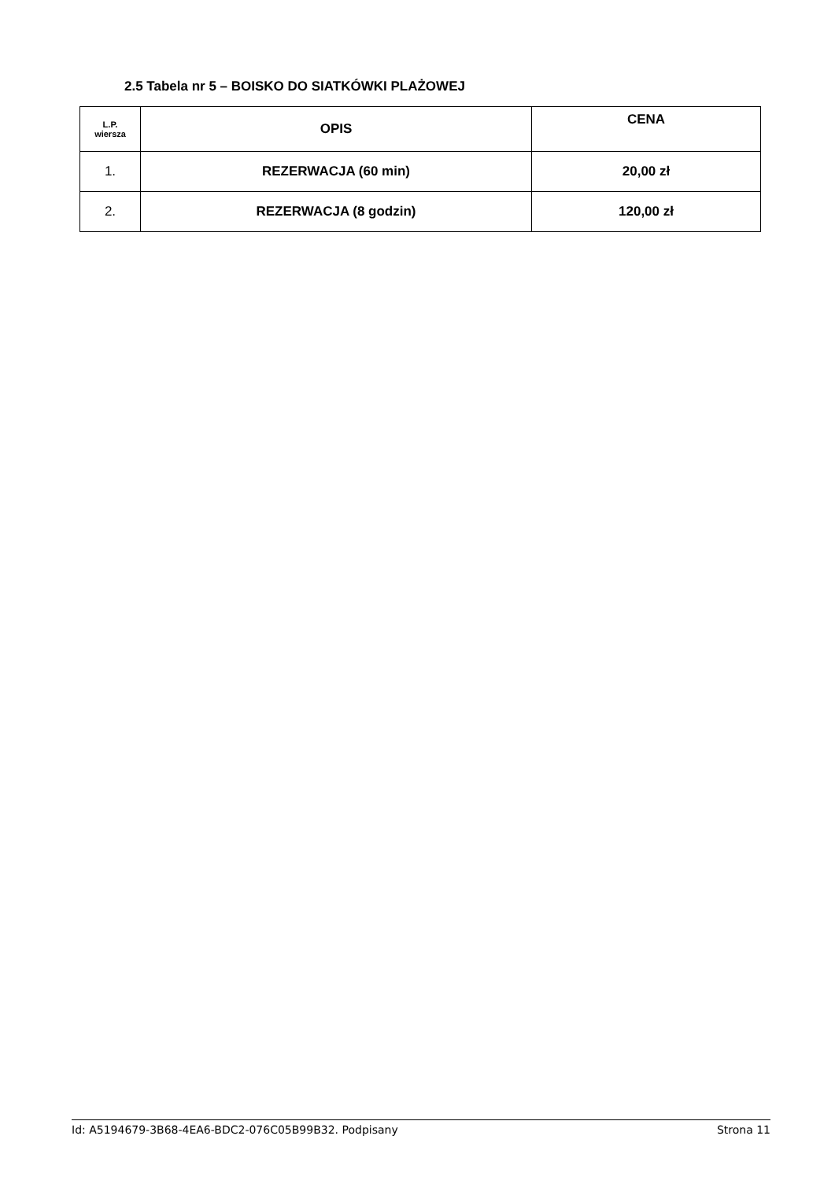2.5 Tabela nr 5 – BOISKO DO SIATKÓWKI PLAŻOWEJ
| L.P. wiersza | OPIS | CENA |
| --- | --- | --- |
| 1. | REZERWACJA (60 min) | 20,00 zł |
| 2. | REZERWACJA (8 godzin) | 120,00 zł |
Id: A5194679-3B68-4EA6-BDC2-076C05B99B32. Podpisany Strona 11